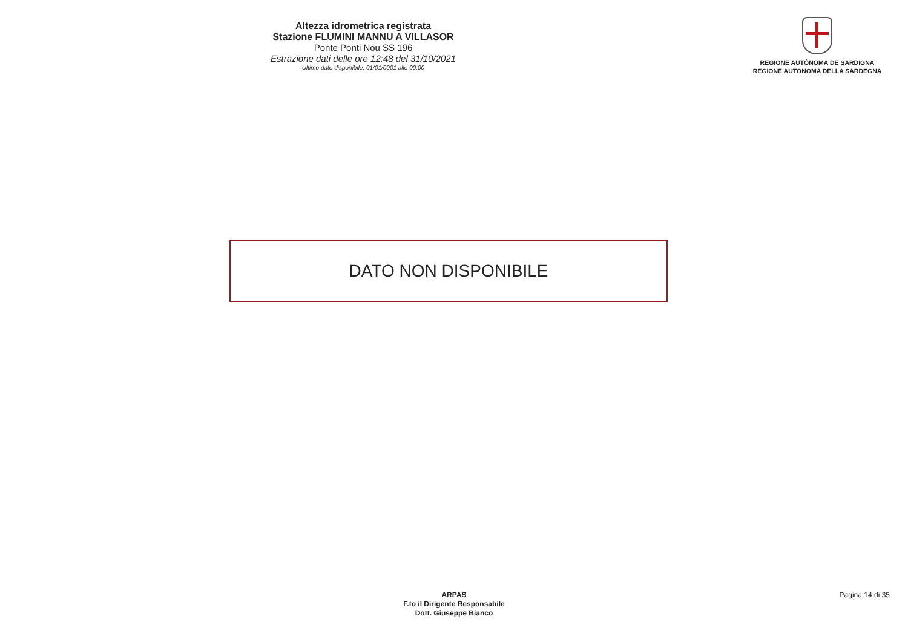Altezza idrometrica registrata
Stazione FLUMINI MANNU A VILLASOR
Ponte Ponti Nou SS 196
Estrazione dati delle ore 12:48 del 31/10/2021
Ultimo dato disponibile: 01/01/0001 alle 00:00
REGIONE AUTÒNOMA DE SARDIGNA
REGIONE AUTONOMA DELLA SARDEGNA
DATO NON DISPONIBILE
ARPAS
F.to il Dirigente Responsabile
Dott. Giuseppe Bianco
Pagina 14 di 35